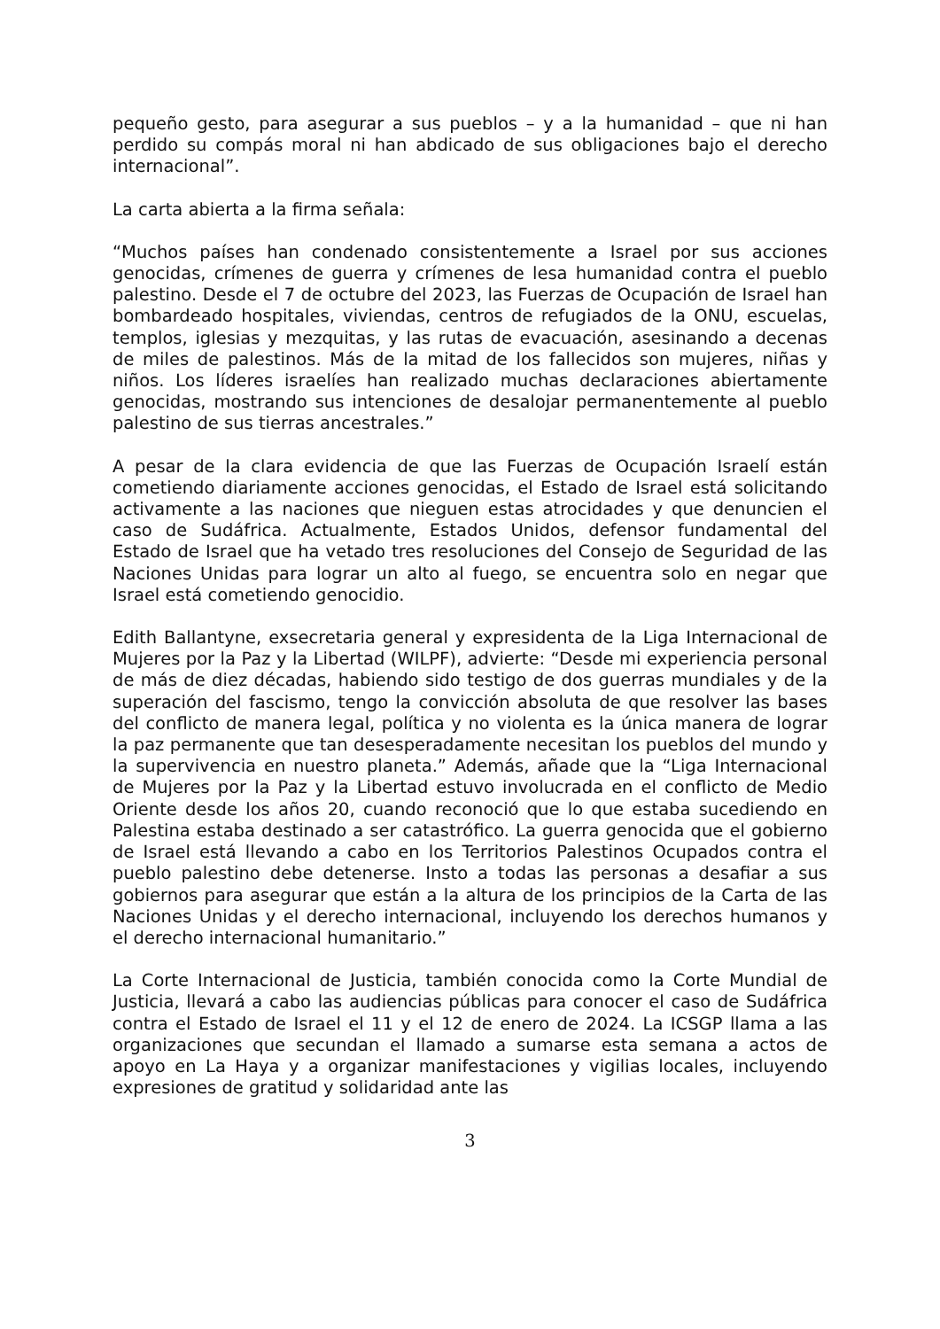pequeño gesto, para asegurar a sus pueblos – y a la humanidad – que ni han perdido su compás moral ni han abdicado de sus obligaciones bajo el derecho internacional”.
La carta abierta a la firma señala:
“Muchos países han condenado consistentemente a Israel por sus acciones genocidas, crímenes de guerra y crímenes de lesa humanidad contra el pueblo palestino. Desde el 7 de octubre del 2023, las Fuerzas de Ocupación de Israel han bombardeado hospitales, viviendas, centros de refugiados de la ONU, escuelas, templos, iglesias y mezquitas, y las rutas de evacuación, asesinando a decenas de miles de palestinos. Más de la mitad de los fallecidos son mujeres, niñas y niños. Los líderes israelíes han realizado muchas declaraciones abiertamente genocidas, mostrando sus intenciones de desalojar permanentemente al pueblo palestino de sus tierras ancestrales.”
A pesar de la clara evidencia de que las Fuerzas de Ocupación Israelí están cometiendo diariamente acciones genocidas, el Estado de Israel está solicitando activamente a las naciones que nieguen estas atrocidades y que denuncien el caso de Sudáfrica. Actualmente, Estados Unidos, defensor fundamental del Estado de Israel que ha vetado tres resoluciones del Consejo de Seguridad de las Naciones Unidas para lograr un alto al fuego, se encuentra solo en negar que Israel está cometiendo genocidio.
Edith Ballantyne, exsecretaria general y expresidenta de la Liga Internacional de Mujeres por la Paz y la Libertad (WILPF), advierte: “Desde mi experiencia personal de más de diez décadas, habiendo sido testigo de dos guerras mundiales y de la superación del fascismo, tengo la convicción absoluta de que resolver las bases del conflicto de manera legal, política y no violenta es la única manera de lograr la paz permanente que tan desesperadamente necesitan los pueblos del mundo y la supervivencia en nuestro planeta.” Además, añade que la “Liga Internacional de Mujeres por la Paz y la Libertad estuvo involucrada en el conflicto de Medio Oriente desde los años 20, cuando reconoció que lo que estaba sucediendo en Palestina estaba destinado a ser catastrófico. La guerra genocida que el gobierno de Israel está llevando a cabo en los Territorios Palestinos Ocupados contra el pueblo palestino debe detenerse. Insto a todas las personas a desafiar a sus gobiernos para asegurar que están a la altura de los principios de la Carta de las Naciones Unidas y el derecho internacional, incluyendo los derechos humanos y el derecho internacional humanitario.”
La Corte Internacional de Justicia, también conocida como la Corte Mundial de Justicia, llevará a cabo las audiencias públicas para conocer el caso de Sudáfrica contra el Estado de Israel el 11 y el 12 de enero de 2024. La ICSGP llama a las organizaciones que secundan el llamado a sumarse esta semana a actos de apoyo en La Haya y a organizar manifestaciones y vigilias locales, incluyendo expresiones de gratitud y solidaridad ante las
3